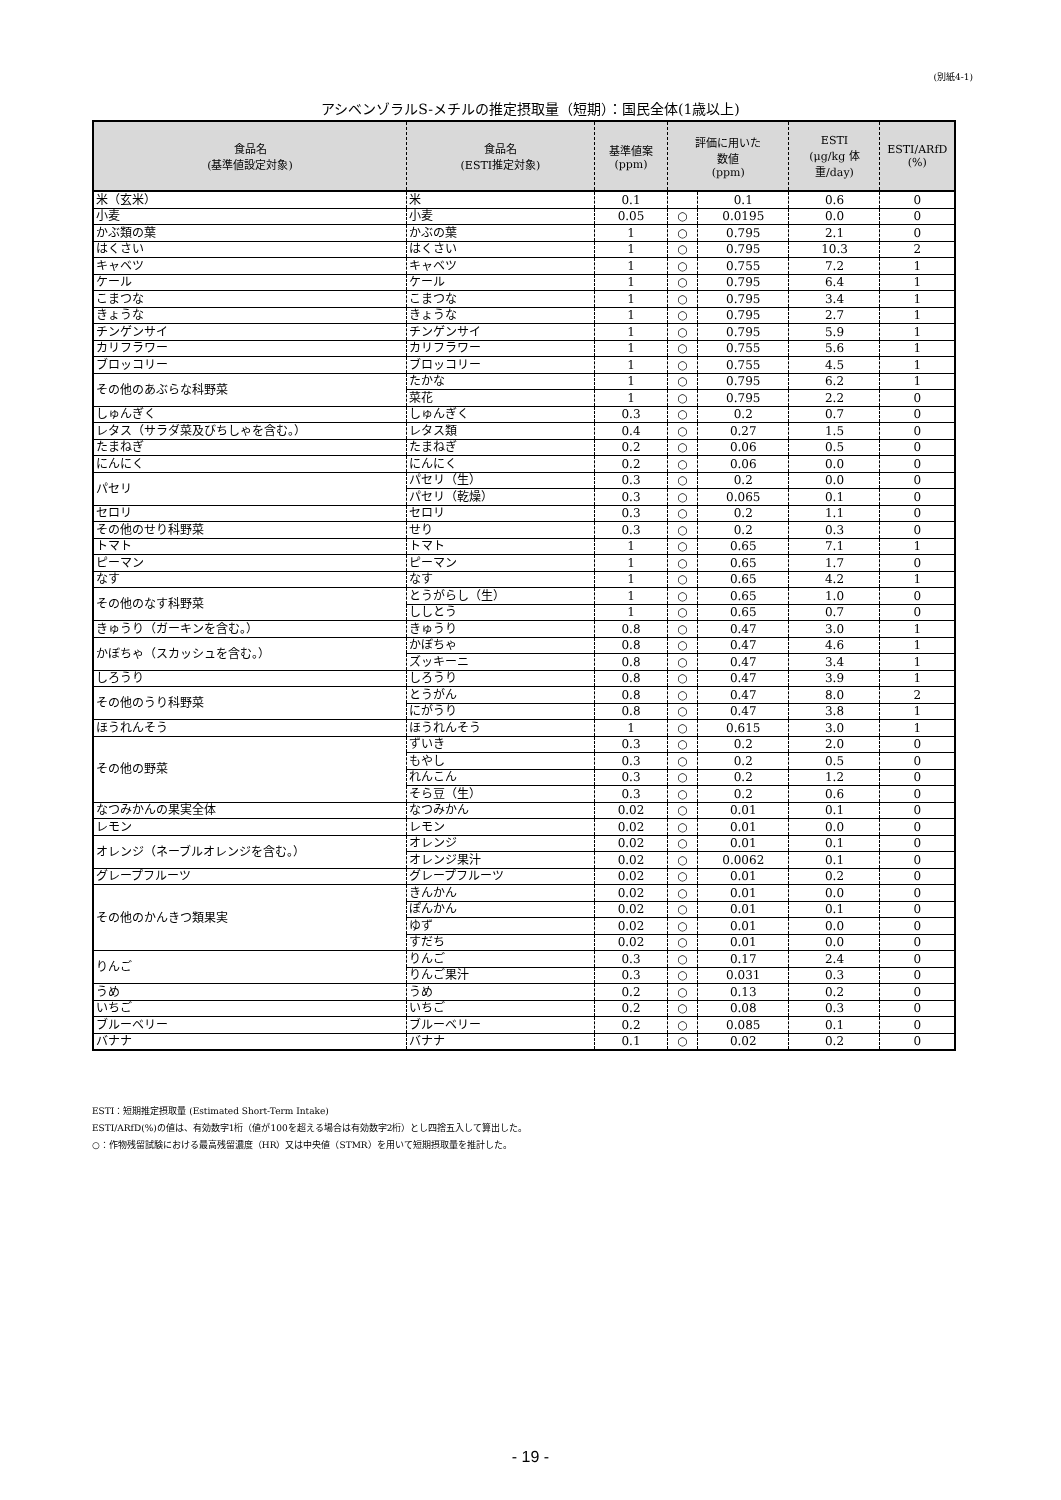(別紙4-1)
アシベンゾラルS-メチルの推定摂取量（短期）：国民全体(1歳以上)
| 食品名 (基準値設定対象) | 食品名 (ESTI推定対象) | 基準値案 (ppm) | 評価に用いた 数値 (ppm) | | ESTI (μg/kg 体重/day) | ESTI/ARfD (%) |
| --- | --- | --- | --- | --- | --- | --- |
| 米（玄米） | 米 | 0.1 | | 0.1 | 0.6 | 0 |
| 小麦 | 小麦 | 0.05 | ○ | 0.0195 | 0.0 | 0 |
| かぶ類の葉 | かぶの葉 | 1 | ○ | 0.795 | 2.1 | 0 |
| はくさい | はくさい | 1 | ○ | 0.795 | 10.3 | 2 |
| キャベツ | キャベツ | 1 | ○ | 0.755 | 7.2 | 1 |
| ケール | ケール | 1 | ○ | 0.795 | 6.4 | 1 |
| こまつな | こまつな | 1 | ○ | 0.795 | 3.4 | 1 |
| きょうな | きょうな | 1 | ○ | 0.795 | 2.7 | 1 |
| チンゲンサイ | チンゲンサイ | 1 | ○ | 0.795 | 5.9 | 1 |
| カリフラワー | カリフラワー | 1 | ○ | 0.755 | 5.6 | 1 |
| ブロッコリー | ブロッコリー | 1 | ○ | 0.755 | 4.5 | 1 |
| その他のあぶらな科野菜 | たかな | 1 | ○ | 0.795 | 6.2 | 1 |
| | 菜花 | 1 | ○ | 0.795 | 2.2 | 0 |
| しゅんぎく | しゅんぎく | 0.3 | ○ | 0.2 | 0.7 | 0 |
| レタス（サラダ菜及びちしゃを含む。） | レタス類 | 0.4 | ○ | 0.27 | 1.5 | 0 |
| たまねぎ | たまねぎ | 0.2 | ○ | 0.06 | 0.5 | 0 |
| にんにく | にんにく | 0.2 | ○ | 0.06 | 0.0 | 0 |
| パセリ | パセリ（生） | 0.3 | ○ | 0.2 | 0.0 | 0 |
| | パセリ（乾燥） | 0.3 | ○ | 0.065 | 0.1 | 0 |
| セロリ | セロリ | 0.3 | ○ | 0.2 | 1.1 | 0 |
| その他のせり科野菜 | せり | 0.3 | ○ | 0.2 | 0.3 | 0 |
| トマト | トマト | 1 | ○ | 0.65 | 7.1 | 1 |
| ピーマン | ピーマン | 1 | ○ | 0.65 | 1.7 | 0 |
| なす | なす | 1 | ○ | 0.65 | 4.2 | 1 |
| その他のなす科野菜 | とうがらし（生） | 1 | ○ | 0.65 | 1.0 | 0 |
| | ししとう | 1 | ○ | 0.65 | 0.7 | 0 |
| きゅうり（ガーキンを含む。） | きゅうり | 0.8 | ○ | 0.47 | 3.0 | 1 |
| かぼちゃ（スカッシュを含む。） | かぼちゃ | 0.8 | ○ | 0.47 | 4.6 | 1 |
| | ズッキーニ | 0.8 | ○ | 0.47 | 3.4 | 1 |
| しろうり | しろうり | 0.8 | ○ | 0.47 | 3.9 | 1 |
| その他のうり科野菜 | とうがん | 0.8 | ○ | 0.47 | 8.0 | 2 |
| | にがうり | 0.8 | ○ | 0.47 | 3.8 | 1 |
| ほうれんそう | ほうれんそう | 1 | ○ | 0.615 | 3.0 | 1 |
| その他の野菜 | ずいき | 0.3 | ○ | 0.2 | 2.0 | 0 |
| | もやし | 0.3 | ○ | 0.2 | 0.5 | 0 |
| | れんこん | 0.3 | ○ | 0.2 | 1.2 | 0 |
| | そら豆（生） | 0.3 | ○ | 0.2 | 0.6 | 0 |
| なつみかんの果実全体 | なつみかん | 0.02 | ○ | 0.01 | 0.1 | 0 |
| レモン | レモン | 0.02 | ○ | 0.01 | 0.0 | 0 |
| オレンジ（ネーブルオレンジを含む。） | オレンジ | 0.02 | ○ | 0.01 | 0.1 | 0 |
| | オレンジ果汁 | 0.02 | ○ | 0.0062 | 0.1 | 0 |
| グレープフルーツ | グレープフルーツ | 0.02 | ○ | 0.01 | 0.2 | 0 |
| その他のかんきつ類果実 | きんかん | 0.02 | ○ | 0.01 | 0.0 | 0 |
| | ぽんかん | 0.02 | ○ | 0.01 | 0.1 | 0 |
| | ゆず | 0.02 | ○ | 0.01 | 0.0 | 0 |
| | すだち | 0.02 | ○ | 0.01 | 0.0 | 0 |
| りんご | りんご | 0.3 | ○ | 0.17 | 2.4 | 0 |
| | りんご果汁 | 0.3 | ○ | 0.031 | 0.3 | 0 |
| うめ | うめ | 0.2 | ○ | 0.13 | 0.2 | 0 |
| いちご | いちご | 0.2 | ○ | 0.08 | 0.3 | 0 |
| ブルーベリー | ブルーベリー | 0.2 | ○ | 0.085 | 0.1 | 0 |
| バナナ | バナナ | 0.1 | ○ | 0.02 | 0.2 | 0 |
ESTI：短期推定摂取量 (Estimated Short-Term Intake)
ESTI/ARfD(%)の値は、有効数字1桁（値が100を超える場合は有効数字2桁）とし四捨五入して算出した。
○：作物残留試験における最高残留濃度（HR）又は中央値（STMR）を用いて短期摂取量を推計した。
- 19 -